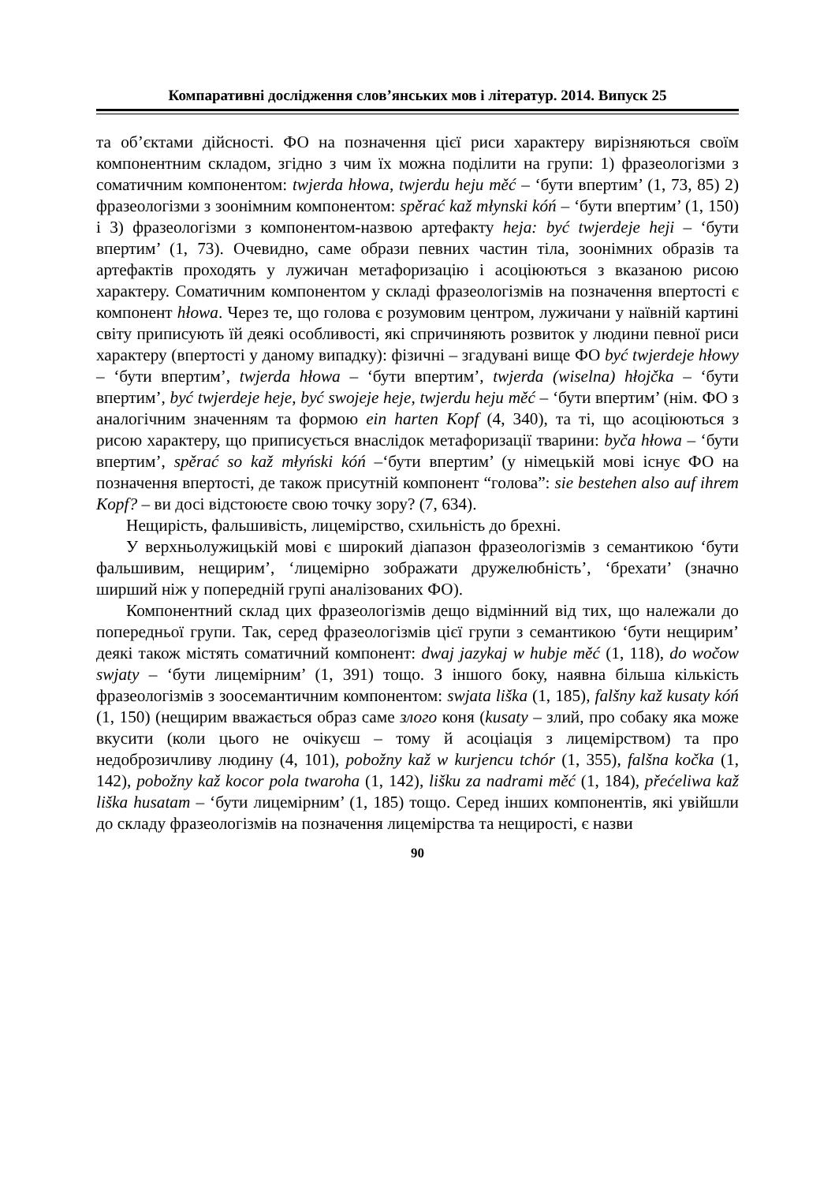Компаративні дослідження слов’янських мов і літератур. 2014. Випуск 25
та об’єктами дійсності. ФО на позначення цієї риси характеру вирізняються своїм компонентним складом, згідно з чим їх можна поділити на групи: 1) фразеологізми з соматичним компонентом: twjerda hłowa, twjerdu heju měć – ‘бути впертим’ (1, 73, 85) 2) фразеологізми з зоонімним компонентом: spěrać kaž młynski kóń – ‘бути впертим’ (1, 150) і 3) фразеологізми з компонентом-назвою артефакту heja: być twjerdeje heji – ‘бути впертим’ (1, 73). Очевидно, саме образи певних частин тіла, зоонімних образів та артефактів проходять у лужичан метафоризацію і асоціюються з вказаною рисою характеру. Соматичним компонентом у складі фразеологізмів на позначення впертості є компонент hłowa. Через те, що голова є розумовим центром, лужичани у наївній картині світу приписують їй деякі особливості, які спричиняють розвиток у людини певної риси характеру (впертості у даному випадку): фізичні – згадувані вище ФО być twjerdeje hłowy – ‘бути впертим’, twjerda hłowa – ‘бути впертим’, twjerda (wiselna) hłojčka – ‘бути впертим’, być twjerdeje heje, być swojeje heje, twjerdu heju měć – ‘бути впертим’ (нім. ФО з аналогічним значенням та формою ein harten Kopf (4, 340), та ті, що асоціюються з рисою характеру, що приписується внаслідок метафоризації тварини: byča hłowa – ‘бути впертим’, spěrać so kaž młyński kóń –‘бути впертим’ (у німецькій мові існує ФО на позначення впертості, де також присутній компонент “голова”: sie bestehen also auf ihrem Kopf? – ви досі відстоюєте свою точку зору? (7, 634).
Нещирість, фальшивість, лицемірство, схильність до брехні.
У верхньолужицькій мові є широкий діапазон фразеологізмів з семантикою ‘бути фальшивим, нещирим’, ‘лицемірно зображати дружелюбність’, ‘брехати’ (значно ширший ніж у попередній групі аналізованих ФО).
Компонентний склад цих фразеологізмів дещо відмінний від тих, що належали до попередньої групи. Так, серед фразеологізмів цієї групи з семантикою ‘бути нещирим’ деякі також містять соматичний компонент: dwaj jazykaj w hubje měć (1, 118), do wočow swjaty – ‘бути лицемірним’ (1, 391) тощо. З іншого боку, наявна більша кількість фразеологізмів з зоосемантичним компонентом: swjata liška (1, 185), falšny kaž kusaty kóń (1, 150) (нещирим вважається образ саме злого коня (kusaty – злий, про собаку яка може вкусити (коли цього не очікуєш – тому й асоціація з лицемірством) та про недоброзичливу людину (4, 101), pobožny kaž w kurjencu tchór (1, 355), falšna kočka (1, 142), pobožny kaž kocor pola twaroha (1, 142), lišku za nadrami měć (1, 184), přećeliwa kaž liška husatam – ‘бути лицемірним’ (1, 185) тощо. Серед інших компонентів, які увійшли до складу фразеологізмів на позначення лицемірства та нещирості, є назви
90